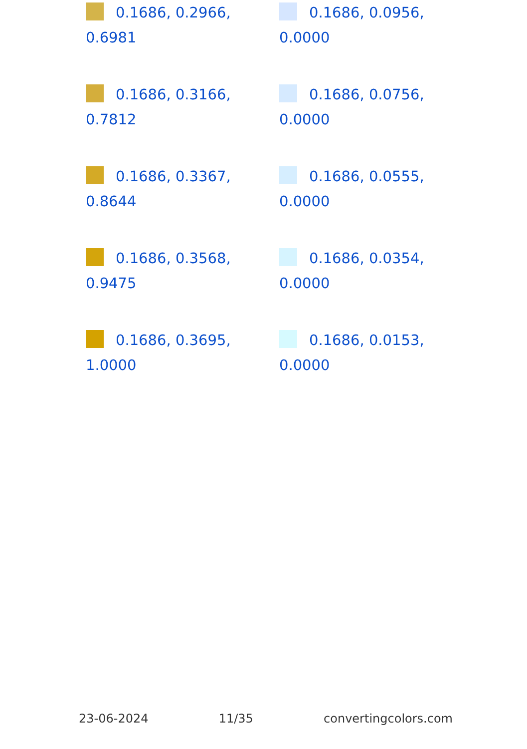0.1686, 0.2966, 0.6981
0.1686, 0.0956, 0.0000
0.1686, 0.3166, 0.7812
0.1686, 0.0756, 0.0000
0.1686, 0.3367, 0.8644
0.1686, 0.0555, 0.0000
0.1686, 0.3568, 0.9475
0.1686, 0.0354, 0.0000
0.1686, 0.3695, 1.0000
0.1686, 0.0153, 0.0000
23-06-2024 11/35 convertingcolors.com